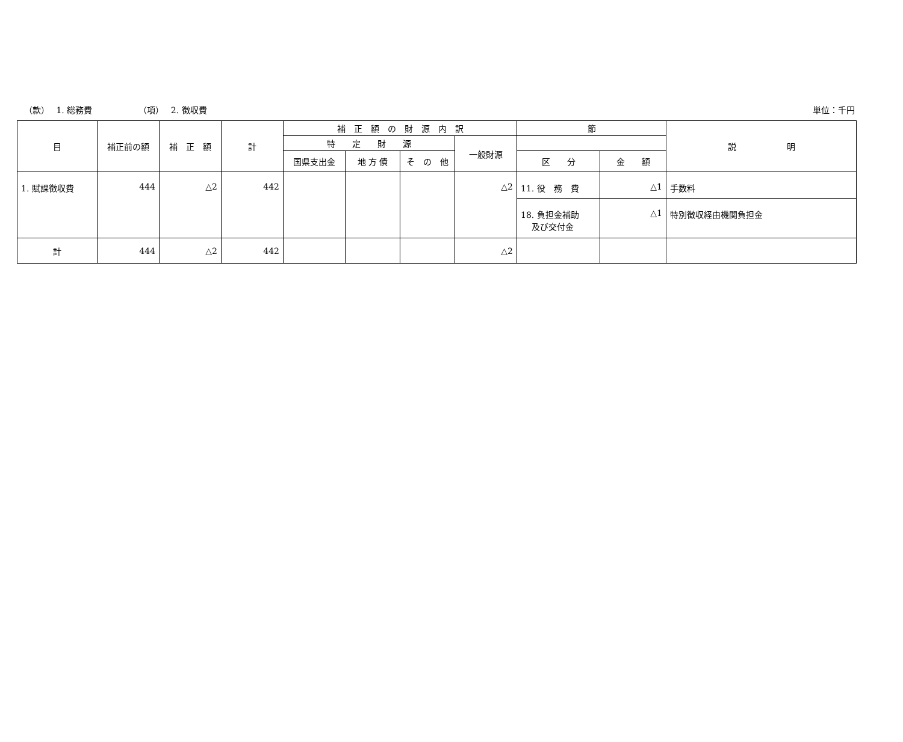（款）　 1. 総務費　　　　　　（項）　 2. 徴収費 単位：千円
| 目 | 補正前の額 | 補 正 額 | 計 | 補 正 額 の 財 源 内 訳 | | | | 節 | | 説 明 |
| --- | --- | --- | --- | --- | --- | --- | --- | --- | --- | --- |
| | | | | 特 定 財 源 | | | 一般財源 | | | |
| | | | | 国県支出金 | 地 方 債 | そ の 他 | | 区 分 | 金 額 | |
| 1. 賦課徴収費 | 444 | △2 | 442 | | | | △2 | 11. 役 務 費 | △1 | 手数料 |
| | | | | | | | | 18. 負担金補助 及び交付金 | △1 | 特別徴収経由機関負担金 |
| 計 | 444 | △2 | 442 | | | | △2 | | | |